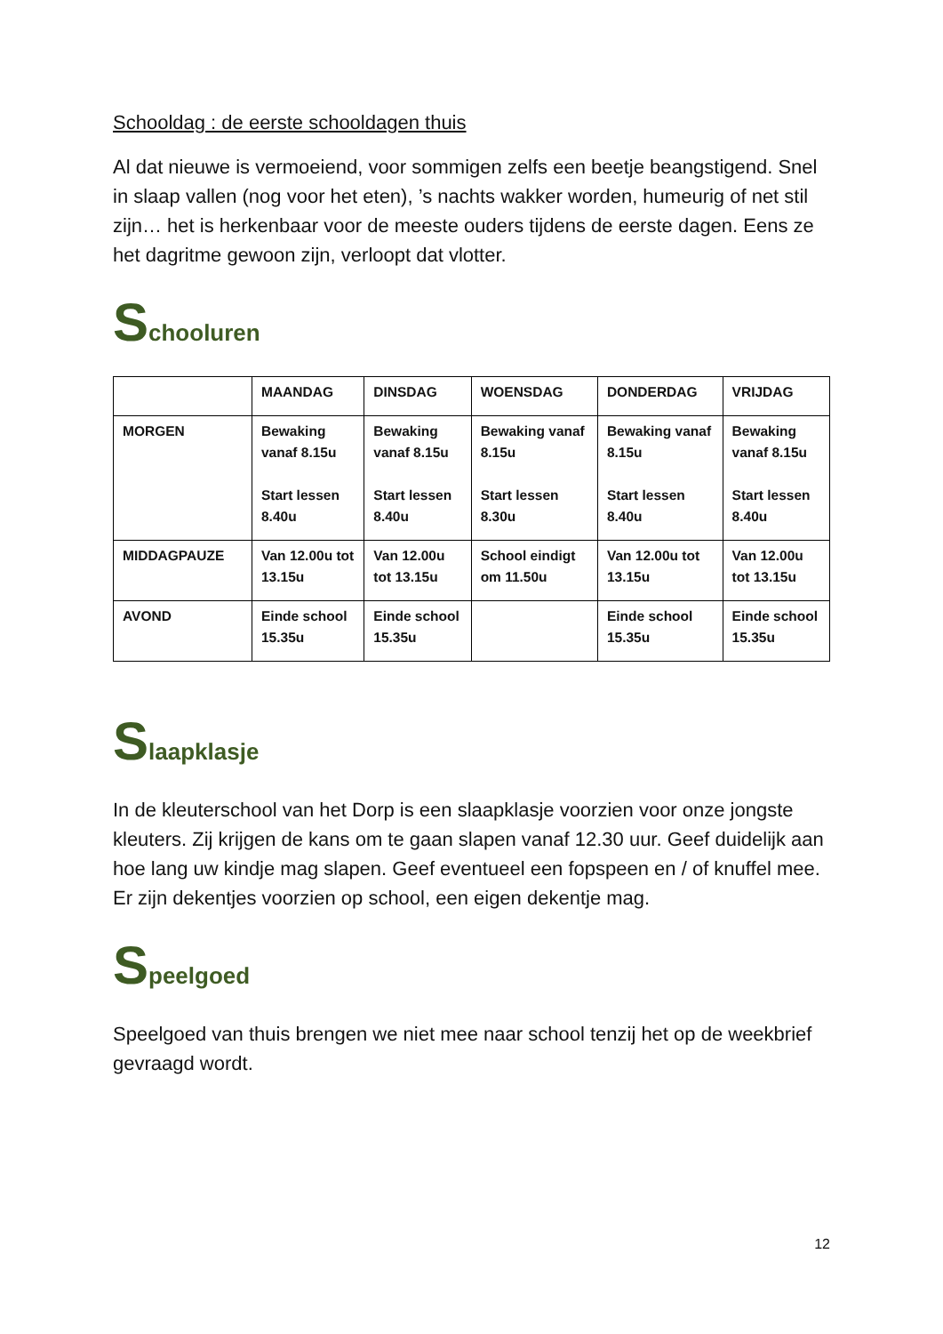Schooldag : de eerste schooldagen thuis
Al dat nieuwe is vermoeiend, voor sommigen zelfs een beetje beangstigend. Snel in slaap vallen (nog voor het eten), ’s nachts wakker worden, humeurig of net stil zijn… het is herkenbaar voor de meeste ouders tijdens de eerste dagen. Eens ze het dagritme gewoon zijn, verloopt dat vlotter.
Schooluren
| | MAANDAG | DINSDAG | WOENSDAG | DONDERDAG | VRIJDAG |
| --- | --- | --- | --- | --- | --- |
| MORGEN | Bewaking vanaf 8.15u Start lessen 8.40u | Bewaking vanaf 8.15u Start lessen 8.40u | Bewaking vanaf 8.15u Start lessen 8.30u | Bewaking vanaf 8.15u Start lessen 8.40u | Bewaking vanaf 8.15u Start lessen 8.40u |
| MIDDAGPAUZE | Van 12.00u tot 13.15u | Van 12.00u tot 13.15u | School eindigt om 11.50u | Van 12.00u tot 13.15u | Van 12.00u tot 13.15u |
| AVOND | Einde school 15.35u | Einde school 15.35u | | Einde school 15.35u | Einde school 15.35u |
Slaapklasje
In de kleuterschool van het Dorp is een slaapklasje voorzien voor onze jongste kleuters. Zij krijgen de kans om te gaan slapen vanaf 12.30 uur. Geef duidelijk aan hoe lang uw kindje mag slapen. Geef eventueel een fopspeen en / of knuffel mee. Er zijn dekentjes voorzien op school, een eigen dekentje mag.
Speelgoed
Speelgoed van thuis brengen we niet mee naar school tenzij het op de weekbrief gevraagd wordt.
12